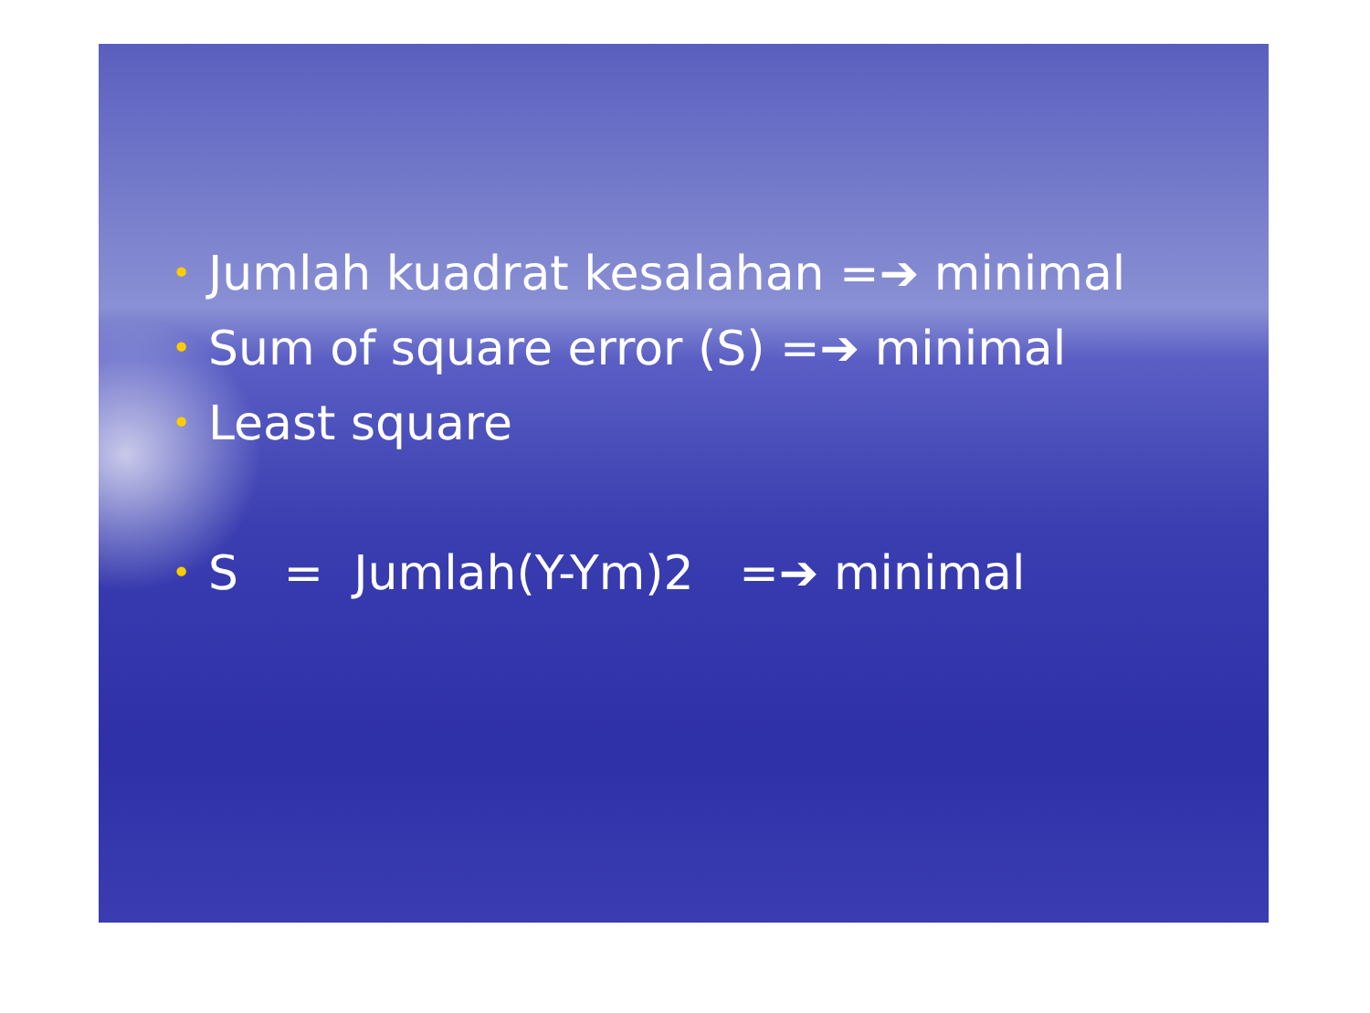• Jumlah kuadrat kesalahan =➔ minimal
• Sum of square error (S) =➔ minimal
• Least square
• S = Jumlah(Y-Ym)2 =➔ minimal